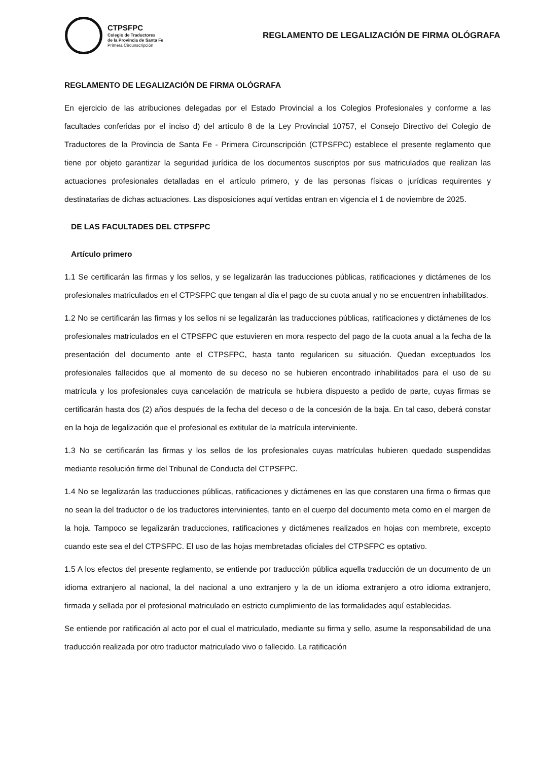CTPSFPC
Colegio de Traductores
de la Provincia de Santa Fe
Primera Circunscripción
REGLAMENTO DE LEGALIZACIÓN DE FIRMA OLÓGRAFA
REGLAMENTO DE LEGALIZACIÓN DE FIRMA OLÓGRAFA
En ejercicio de las atribuciones delegadas por el Estado Provincial a los Colegios Profesionales y conforme a las facultades conferidas por el inciso d) del artículo 8 de la Ley Provincial 10757, el Consejo Directivo del Colegio de Traductores de la Provincia de Santa Fe - Primera Circunscripción (CTPSFPC) establece el presente reglamento que tiene por objeto garantizar la seguridad jurídica de los documentos suscriptos por sus matriculados que realizan las actuaciones profesionales detalladas en el artículo primero, y de las personas físicas o jurídicas requirentes y destinatarias de dichas actuaciones. Las disposiciones aquí vertidas entran en vigencia el 1 de noviembre de 2025.
DE LAS FACULTADES DEL CTPSFPC
Artículo primero
1.1 Se certificarán las firmas y los sellos, y se legalizarán las traducciones públicas, ratificaciones y dictámenes de los profesionales matriculados en el CTPSFPC que tengan al día el pago de su cuota anual y no se encuentren inhabilitados.
1.2 No se certificarán las firmas y los sellos ni se legalizarán las traducciones públicas, ratificaciones y dictámenes de los profesionales matriculados en el CTPSFPC que estuvieren en mora respecto del pago de la cuota anual a la fecha de la presentación del documento ante el CTPSFPC, hasta tanto regularicen su situación. Quedan exceptuados los profesionales fallecidos que al momento de su deceso no se hubieren encontrado inhabilitados para el uso de su matrícula y los profesionales cuya cancelación de matrícula se hubiera dispuesto a pedido de parte, cuyas firmas se certificarán hasta dos (2) años después de la fecha del deceso o de la concesión de la baja. En tal caso, deberá constar en la hoja de legalización que el profesional es extitular de la matrícula interviniente.
1.3 No se certificarán las firmas y los sellos de los profesionales cuyas matrículas hubieren quedado suspendidas mediante resolución firme del Tribunal de Conducta del CTPSFPC.
1.4 No se legalizarán las traducciones públicas, ratificaciones y dictámenes en las que constaren una firma o firmas que no sean la del traductor o de los traductores intervinientes, tanto en el cuerpo del documento meta como en el margen de la hoja. Tampoco se legalizarán traducciones, ratificaciones y dictámenes realizados en hojas con membrete, excepto cuando este sea el del CTPSFPC. El uso de las hojas membretadas oficiales del CTPSFPC es optativo.
1.5 A los efectos del presente reglamento, se entiende por traducción pública aquella traducción de un documento de un idioma extranjero al nacional, la del nacional a uno extranjero y la de un idioma extranjero a otro idioma extranjero, firmada y sellada por el profesional matriculado en estricto cumplimiento de las formalidades aquí establecidas.
Se entiende por ratificación al acto por el cual el matriculado, mediante su firma y sello, asume la responsabilidad de una traducción realizada por otro traductor matriculado vivo o fallecido. La ratificación